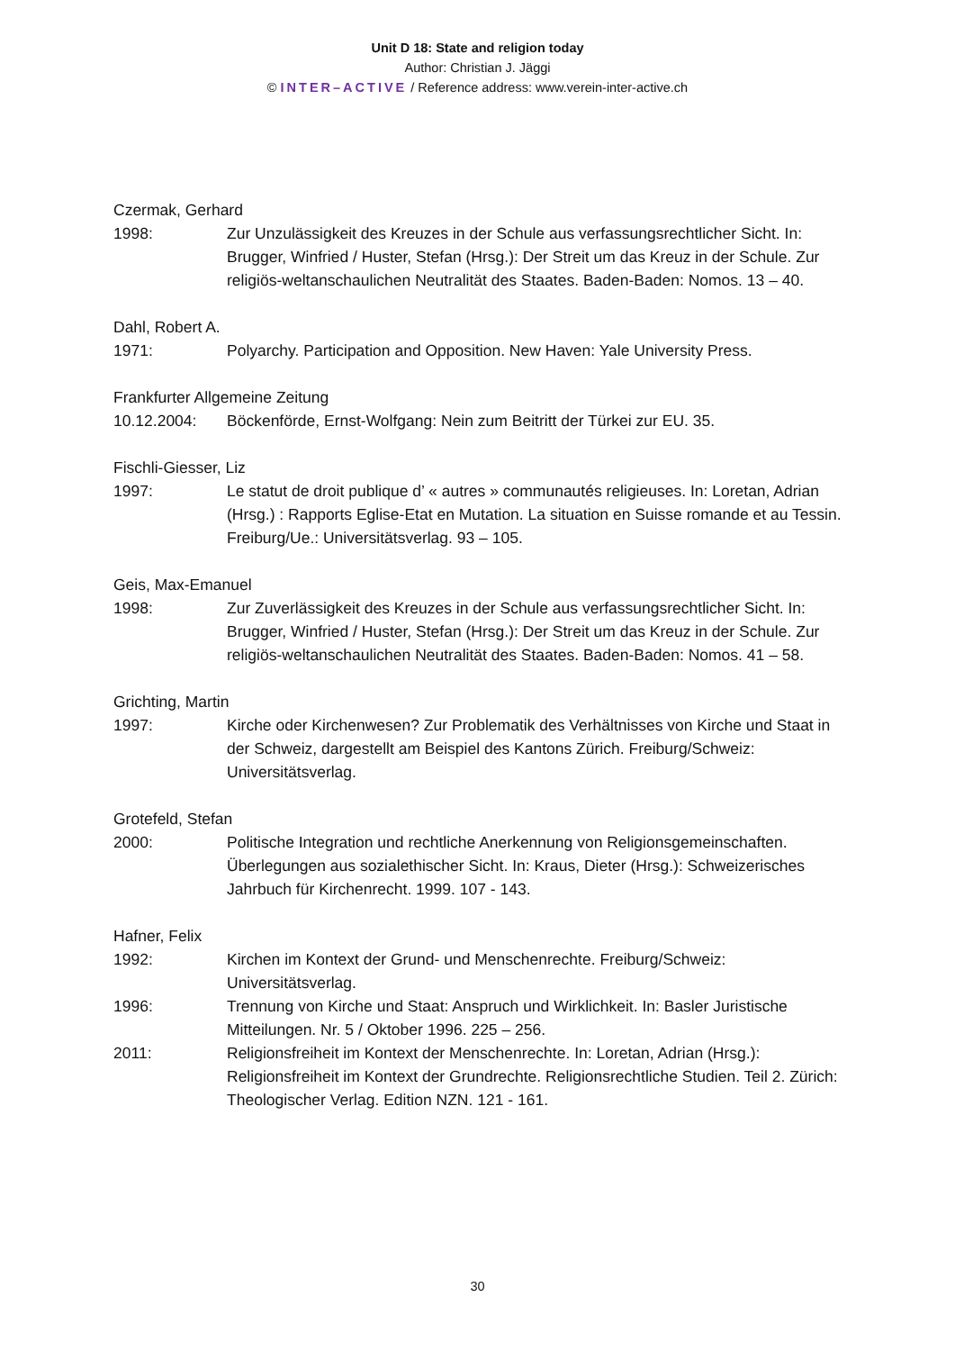Unit D 18: State and religion today
Author: Christian J. Jäggi
© INTER–ACTIVE / Reference address: www.verein-inter-active.ch
Czermak, Gerhard
1998: Zur Unzulässigkeit des Kreuzes in der Schule aus verfassungsrechtlicher Sicht. In: Brugger, Winfried / Huster, Stefan (Hrsg.): Der Streit um das Kreuz in der Schule. Zur religiös-weltanschaulichen Neutralität des Staates. Baden-Baden: Nomos. 13 – 40.
Dahl, Robert A.
1971: Polyarchy. Participation and Opposition. New Haven: Yale University Press.
Frankfurter Allgemeine Zeitung
10.12.2004: Böckenförde, Ernst-Wolfgang: Nein zum Beitritt der Türkei zur EU. 35.
Fischli-Giesser, Liz
1997: Le statut de droit publique d’ « autres » communautés religieuses. In: Loretan, Adrian (Hrsg.) : Rapports Eglise-Etat en Mutation. La situation en Suisse romande et au Tessin. Freiburg/Ue.: Universitätsverlag. 93 – 105.
Geis, Max-Emanuel
1998: Zur Zuverlässigkeit des Kreuzes in der Schule aus verfassungsrechtlicher Sicht. In: Brugger, Winfried / Huster, Stefan (Hrsg.): Der Streit um das Kreuz in der Schule. Zur religiös-weltanschaulichen Neutralität des Staates. Baden-Baden: Nomos. 41 – 58.
Grichting, Martin
1997: Kirche oder Kirchenwesen? Zur Problematik des Verhältnisses von Kirche und Staat in der Schweiz, dargestellt am Beispiel des Kantons Zürich. Freiburg/Schweiz: Universitätsverlag.
Grotefeld, Stefan
2000: Politische Integration und rechtliche Anerkennung von Religionsgemeinschaften. Überlegungen aus sozialethischer Sicht. In: Kraus, Dieter (Hrsg.): Schweizerisches Jahrbuch für Kirchenrecht. 1999. 107 - 143.
Hafner, Felix
1992: Kirchen im Kontext der Grund- und Menschenrechte. Freiburg/Schweiz: Universitätsverlag.
1996: Trennung von Kirche und Staat: Anspruch und Wirklichkeit. In: Basler Juristische Mitteilungen. Nr. 5 / Oktober 1996. 225 – 256.
2011: Religionsfreiheit im Kontext der Menschenrechte. In: Loretan, Adrian (Hrsg.): Religionsfreiheit im Kontext der Grundrechte. Religionsrechtliche Studien. Teil 2. Zürich: Theologischer Verlag. Edition NZN. 121 - 161.
30